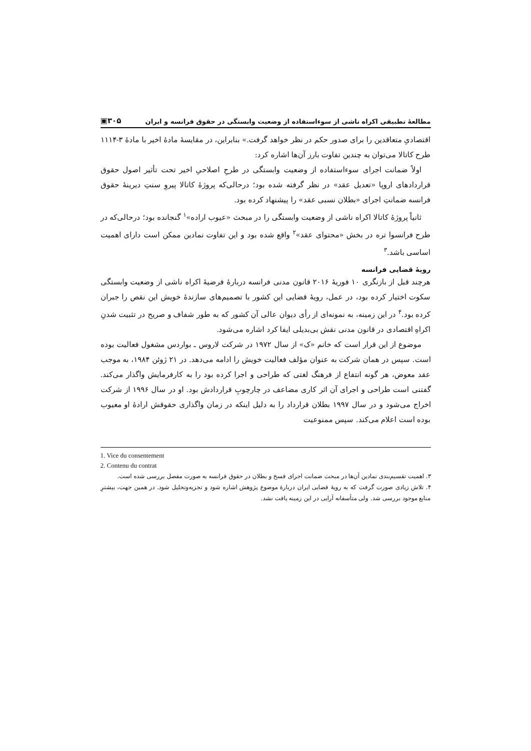مطالعهٔ تطبیقی اکراه ناشی از سوءاستفاده از وضعیت وابستگی در حقوق فرانسه و ایران ▣۳۰۵
اقتصادیِ متعاقدین را برای صدور حکم در نظر خواهد گرفت.» بنابراین، در مقایسهٔ مادهٔ اخیر با مادهٔ ۳-۱۱۱۴ طرح کاتالا می‌توان به چندین تفاوت بارز آن‌ها اشاره کرد:
اولاً ضمانت اجرای سوءاستفاده از وضعیت وابستگی در طرحِ اصلاحیِ اخیر تحت تأثیر اصول حقوق قراردادهای اروپا «تعدیل عقد» در نظر گرفته شده بود؛ درحالی‌که پروژهٔ کاتالا پیروِ سنتِ دیرینهٔ حقوق فرانسه ضمانتِ اجرای «بطلان نسبی عقد» را پیشنهاد کرده بود.
ثانیاً پروژهٔ کاتالا اکراه ناشی از وضعیت وابستگی را در مبحث «عیوب اراده»<sup>۱</sup> گنجانده بود؛ درحالی‌که در طرح فرانسوا تره در بخش «محتوای عقد»<sup>۲</sup> واقع شده بود و این تفاوت نمادین ممکن است دارای اهمیت اساسی باشد.<sup>۳</sup>
رویهٔ قضایی فرانسه
هرچند قبل از بازنگری ۱۰ فوریهٔ ۲۰۱۶ قانون مدنی فرانسه دربارهٔ فرضیهٔ اکراه ناشی از وضعیت وابستگی سکوت اختیار کرده بود، در عمل، رویهٔ قضایی این کشور با تصمیم‌های سازندهٔ خویش این نقص را جبران کرده بود.<sup>۴</sup> در این زمینه، به نمونه‌ای از رأی دیوان عالی آن کشور که به طور شفاف و صریح در تثبیت شدنِ اکراهِ اقتصادی در قانون مدنی نقش بی‌بدیلی ایفا کرد اشاره می‌شود.
موضوع از این قرار است که خانم «ک» از سال ۱۹۷۲ در شرکت لاروس ـ بواردس مشغول فعالیت بوده است. سپس در همان شرکت به عنوان مؤلف فعالیت خویش را ادامه می‌دهد. در ۲۱ ژوئن ۱۹۸۴، به موجب عقد معوض، هر گونه انتفاع از فرهنگ لغتی که طراحی و اجرا کرده بود را به کارفرمایش واگذار می‌کند. گفتنی است طراحی و اجرای آن اثر کاری مضاعف در چارچوبِ قراردادش بود. او در سال ۱۹۹۶ از شرکت اخراج می‌شود و در سال ۱۹۹۷ بطلان قرارداد را به دلیل اینکه در زمان واگذاری حقوقش ارادهٔ او معیوب بوده است اعلام می‌کند. سپس ممنوعیت
1. Vice du consentement
2. Contenu du contrat
۳. اهمیت تقسیم‌بندی نمادین آن‌ها در مبحث ضمانت اجرای فسخ و بطلان در حقوق فرانسه به صورت مفصل بررسی شده است.
۴. تلاش زیادی صورت گرفت که به رویهٔ قضایی ایران دربارهٔ موضوع پژوهش اشاره شود و تجزیه‌وتحلیل شود. در همین جهت، بیشترِ منابع موجود بررسی شد. ولی متأسفانه آرایی در این زمینه یافت نشد.